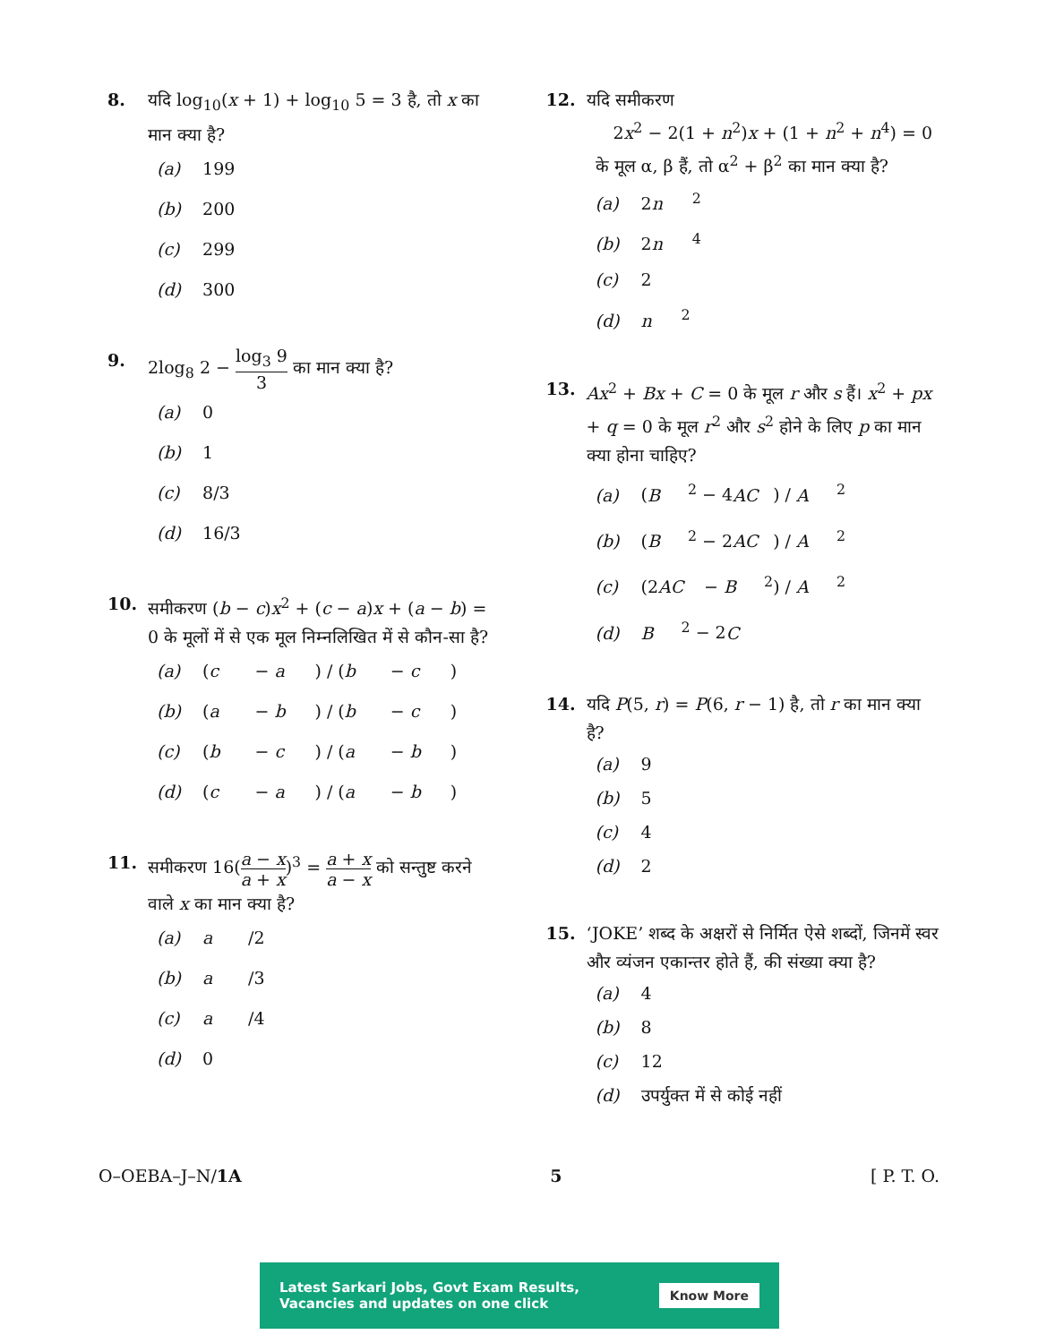8. यदि log<sub>10</sub>(x + 1) + log<sub>10</sub> 5 = 3 है, तो x का मान क्या है?
(a) 199
(b) 200
(c) 299
(d) 300
9. 2log<sub>8</sub> 2 − log<sub>3</sub> 9 3 का मान क्या है?
(a) 0
(b) 1
(c) 8/3
(d) 16/3
10. समीकरण (b − c)x<sup>2</sup> + (c − a)x + (a − b) = 0 के मूलों में से एक मूल निम्नलिखित में से कौन-सा है?
(a) (c − a) / (b − c)
(b) (a − b) / (b − c)
(c) (b − c) / (a − b)
(d) (c − a) / (a − b)
11. समीकरण 16(a − x a + x)<sup>3</sup> = a + x a − x को सन्तुष्ट करने वाले x का मान क्या है?
(a) a /2
(b) a /3
(c) a /4
(d) 0
12. यदि समीकरण
2x<sup>2</sup> − 2(1 + n<sup>2</sup>)x + (1 + n<sup>2</sup> + n<sup>4</sup>) = 0
के मूल α, β हैं, तो α<sup>2</sup> + β<sup>2</sup> का मान क्या है?
(a) 2 n<sup>2</sup>
(b) 2 n<sup>4</sup>
(c) 2
(d) n<sup>2</sup>
13. Ax<sup>2</sup> + Bx + C = 0 के मूल r और s हैं। x<sup>2</sup> + px + q = 0 के मूल r<sup>2</sup> और s<sup>2</sup> होने के लिए p का मान क्या होना चाहिए?
(a) (B<sup>2</sup> − 4 AC) / A<sup>2</sup>
(b) (B<sup>2</sup> − 2 AC) / A<sup>2</sup>
(c) (2 AC − B<sup>2</sup>) / A<sup>2</sup>
(d) B<sup>2</sup> − 2 C
14. यदि P(5, r) = P(6, r − 1) है, तो r का मान क्या है?
(a) 9
(b) 5
(c) 4
(d) 2
15. ‘JOKE’ शब्द के अक्षरों से निर्मित ऐसे शब्दों, जिनमें स्वर और व्यंजन एकान्तर होते हैं, की संख्या क्या है?
(a) 4
(b) 8
(c) 12
(d) उपर्युक्त में से कोई नहीं
O–OEBA–J–N/1A 5 [ P. T. O.
Latest Sarkari Jobs, Govt Exam Results,
Vacancies and updates on one click Know More